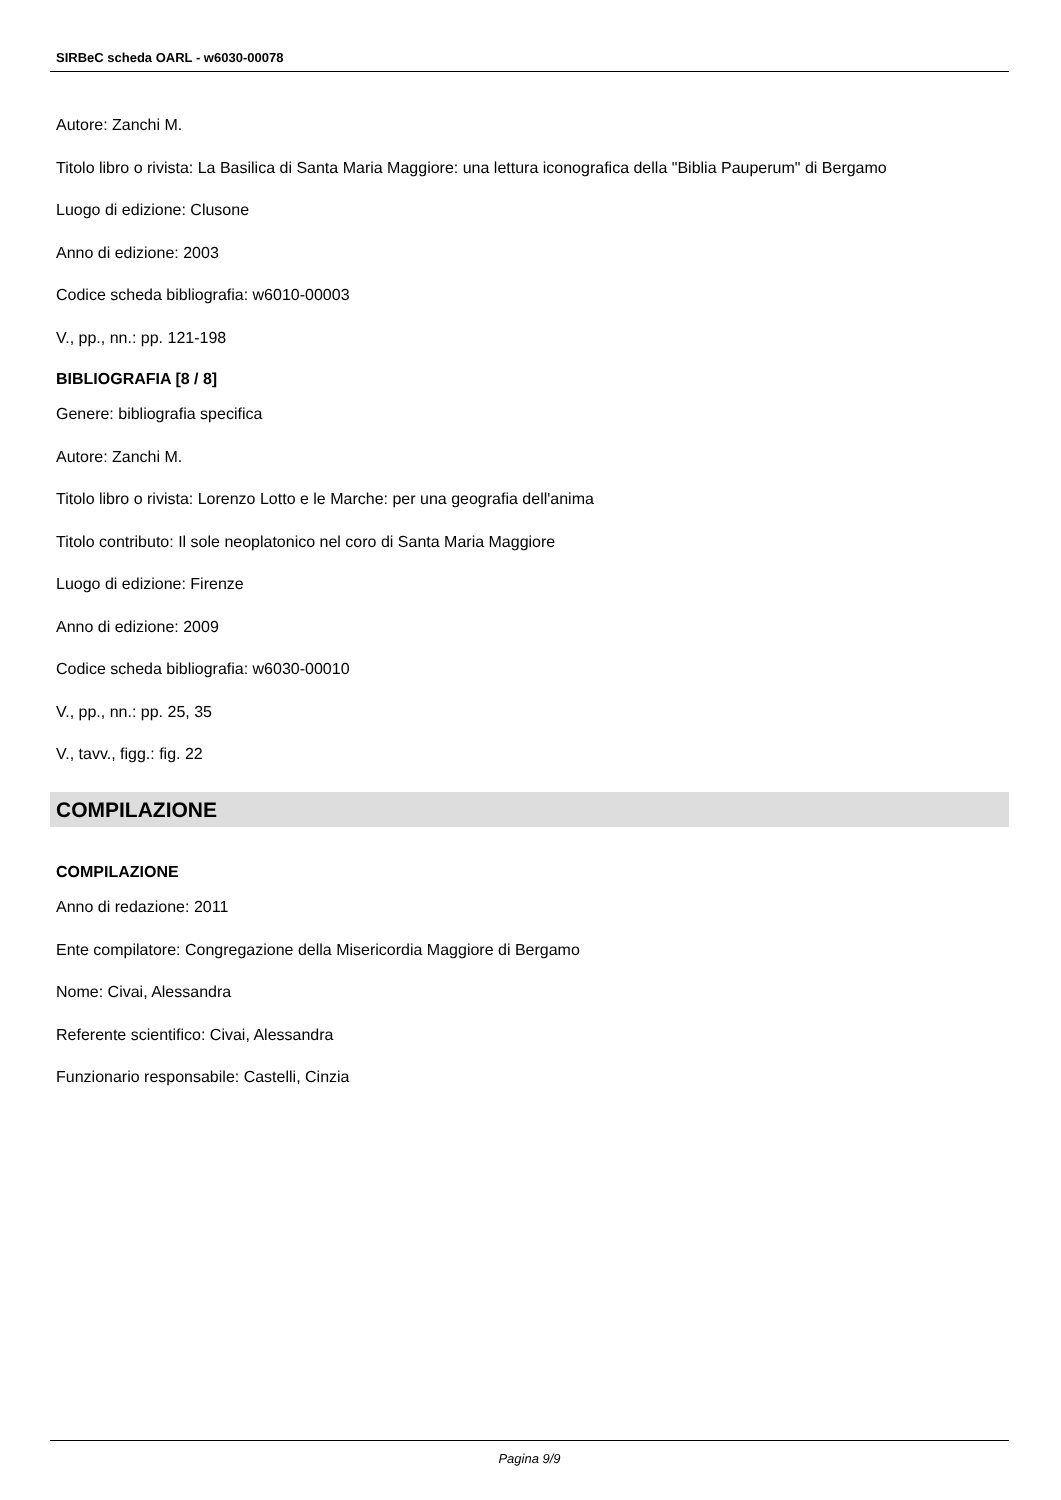SIRBeC scheda OARL - w6030-00078
Autore: Zanchi M.
Titolo libro o rivista: La Basilica di Santa Maria Maggiore: una lettura iconografica della "Biblia Pauperum" di Bergamo
Luogo di edizione: Clusone
Anno di edizione: 2003
Codice scheda bibliografia: w6010-00003
V., pp., nn.: pp. 121-198
BIBLIOGRAFIA [8 / 8]
Genere: bibliografia specifica
Autore: Zanchi M.
Titolo libro o rivista: Lorenzo Lotto e le Marche: per una geografia dell'anima
Titolo contributo: Il sole neoplatonico nel coro di Santa Maria Maggiore
Luogo di edizione: Firenze
Anno di edizione: 2009
Codice scheda bibliografia: w6030-00010
V., pp., nn.: pp. 25, 35
V., tavv., figg.: fig. 22
COMPILAZIONE
COMPILAZIONE
Anno di redazione: 2011
Ente compilatore: Congregazione della Misericordia Maggiore di Bergamo
Nome: Civai, Alessandra
Referente scientifico: Civai, Alessandra
Funzionario responsabile: Castelli, Cinzia
Pagina 9/9